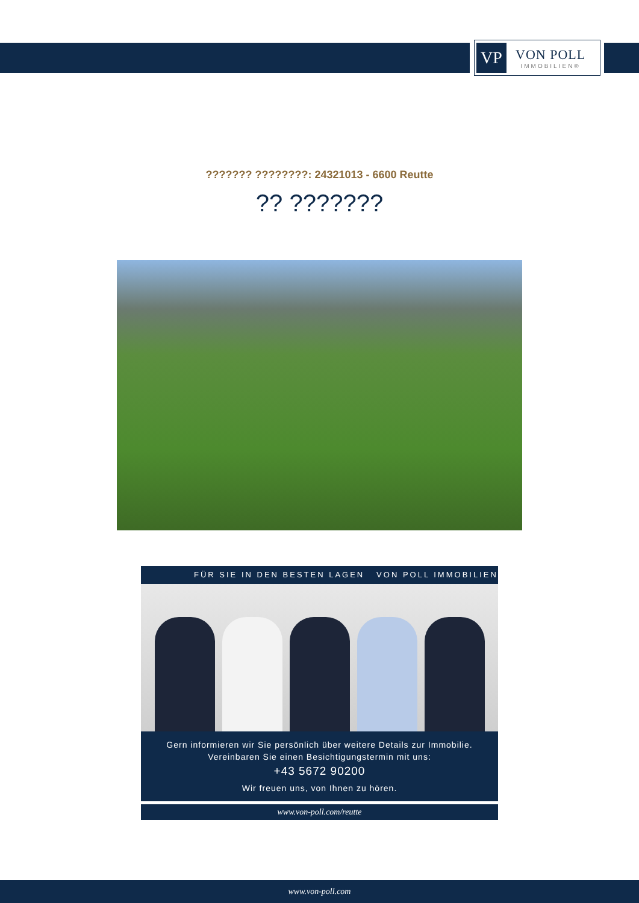VP
VON POLL
IMMOBILIEN®
??????? ????????: 24321013 - 6600 Reutte
?? ???????
FÜR SIE IN DEN BESTEN LAGEN VON POLL IMMOBILIEN
Gern informieren wir Sie persönlich über weitere Details zur Immobilie.
Vereinbaren Sie einen Besichtigungstermin mit uns:
+43 5672 90200
Wir freuen uns, von Ihnen zu hören.
www.von-poll.com/reutte
www.von-poll.com